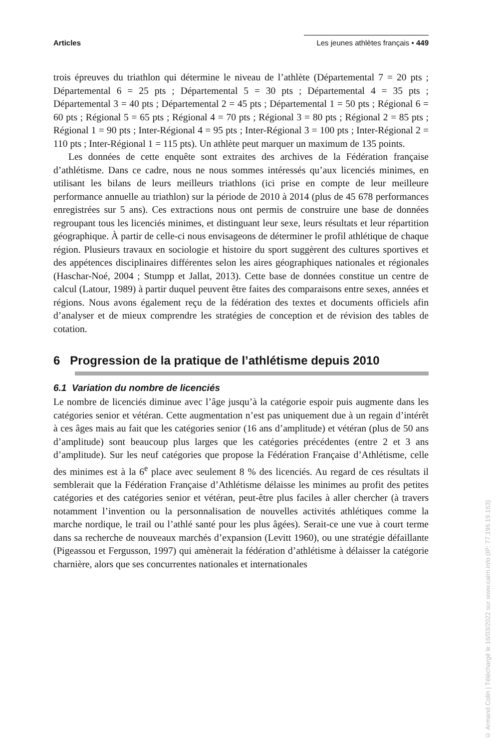Articles Les jeunes athlètes français • 449
trois épreuves du triathlon qui détermine le niveau de l’athlète (Départemental 7 = 20 pts ; Départemental 6 = 25 pts ; Départemental 5 = 30 pts ; Départemental 4 = 35 pts ; Départemental 3 = 40 pts ; Départemental 2 = 45 pts ; Départemental 1 = 50 pts ; Régional 6 = 60 pts ; Régional 5 = 65 pts ; Régional 4 = 70 pts ; Régional 3 = 80 pts ; Régional 2 = 85 pts ; Régional 1 = 90 pts ; Inter-Régional 4 = 95 pts ; Inter-Régional 3 = 100 pts ; Inter-Régional 2 = 110 pts ; Inter-Régional 1 = 115 pts). Un athlète peut marquer un maximum de 135 points.
Les données de cette enquête sont extraites des archives de la Fédération française d’athlétisme. Dans ce cadre, nous ne nous sommes intéressés qu’aux licenciés minimes, en utilisant les bilans de leurs meilleurs triathlons (ici prise en compte de leur meilleure performance annuelle au triathlon) sur la période de 2010 à 2014 (plus de 45 678 performances enregistrées sur 5 ans). Ces extractions nous ont permis de construire une base de données regroupant tous les licenciés minimes, et distinguant leur sexe, leurs résultats et leur répartition géographique. À partir de celle-ci nous envisageons de déterminer le profil athlétique de chaque région. Plusieurs travaux en sociologie et histoire du sport suggèrent des cultures sportives et des appétences disciplinaires différentes selon les aires géographiques nationales et régionales (Haschar-Noé, 2004 ; Stumpp et Jallat, 2013). Cette base de données constitue un centre de calcul (Latour, 1989) à partir duquel peuvent être faites des comparaisons entre sexes, années et régions. Nous avons également reçu de la fédération des textes et documents officiels afin d’analyser et de mieux comprendre les stratégies de conception et de révision des tables de cotation.
6 Progression de la pratique de l’athlétisme depuis 2010
6.1 Variation du nombre de licenciés
Le nombre de licenciés diminue avec l’âge jusqu’à la catégorie espoir puis augmente dans les catégories senior et vétéran. Cette augmentation n’est pas uniquement due à un regain d’intérêt à ces âges mais au fait que les catégories senior (16 ans d’amplitude) et vétéran (plus de 50 ans d’amplitude) sont beaucoup plus larges que les catégories précédentes (entre 2 et 3 ans d’amplitude). Sur les neuf catégories que propose la Fédération Française d’Athlétisme, celle des minimes est à la 6<sup>e</sup> place avec seulement 8 % des licenciés. Au regard de ces résultats il semblerait que la Fédération Française d’Athlétisme délaisse les minimes au profit des petites catégories et des catégories senior et vétéran, peut-être plus faciles à aller chercher (à travers notamment l’invention ou la personnalisation de nouvelles activités athlétiques comme la marche nordique, le trail ou l’athlé santé pour les plus âgées). Serait-ce une vue à court terme dans sa recherche de nouveaux marchés d’expansion (Levitt 1960), ou une stratégie défaillante (Pigeassou et Fergusson, 1997) qui amènerait la fédération d’athlétisme à délaisser la catégorie charnière, alors que ses concurrentes nationales et internationales
© Armand Colin | Téléchargé le 16/03/2022 sur www.cairn.info (IP: 77.196.19.163)